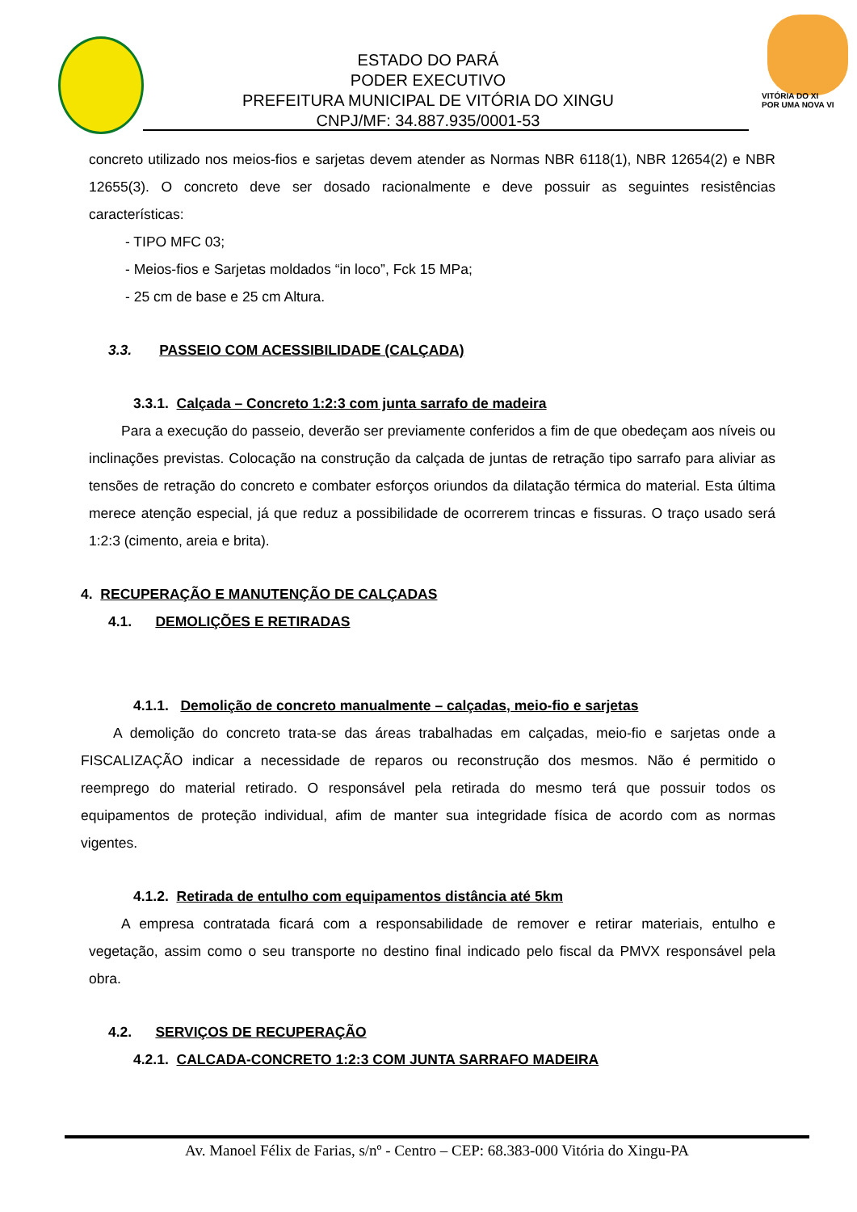ESTADO DO PARÁ
PODER EXECUTIVO
PREFEITURA MUNICIPAL DE VITÓRIA DO XINGU
CNPJ/MF: 34.887.935/0001-53
VITÓRIA DO XI
POR UMA NOVA VI
concreto utilizado nos meios-fios e sarjetas devem atender as Normas NBR 6118(1), NBR 12654(2) e NBR 12655(3). O concreto deve ser dosado racionalmente e deve possuir as seguintes resistências características:
- TIPO MFC 03;
- Meios-fios e Sarjetas moldados “in loco”, Fck 15 MPa;
- 25 cm de base e 25 cm Altura.
3.3. PASSEIO COM ACESSIBILIDADE (CALÇADA)
3.3.1. Calçada – Concreto 1:2:3 com junta sarrafo de madeira
Para a execução do passeio, deverão ser previamente conferidos a fim de que obedeçam aos níveis ou inclinações previstas. Colocação na construção da calçada de juntas de retração tipo sarrafo para aliviar as tensões de retração do concreto e combater esforços oriundos da dilatação térmica do material. Esta última merece atenção especial, já que reduz a possibilidade de ocorrerem trincas e fissuras. O traço usado será 1:2:3 (cimento, areia e brita).
4. RECUPERAÇÃO E MANUTENÇÃO DE CALÇADAS
4.1. DEMOLIÇÕES E RETIRADAS
4.1.1. Demolição de concreto manualmente – calçadas, meio-fio e sarjetas
A demolição do concreto trata-se das áreas trabalhadas em calçadas, meio-fio e sarjetas onde a FISCALIZAÇÃO indicar a necessidade de reparos ou reconstrução dos mesmos. Não é permitido o reemprego do material retirado. O responsável pela retirada do mesmo terá que possuir todos os equipamentos de proteção individual, afim de manter sua integridade física de acordo com as normas vigentes.
4.1.2. Retirada de entulho com equipamentos distância até 5km
A empresa contratada ficará com a responsabilidade de remover e retirar materiais, entulho e vegetação, assim como o seu transporte no destino final indicado pelo fiscal da PMVX responsável pela obra.
4.2. SERVIÇOS DE RECUPERAÇÃO
4.2.1. CALCADA-CONCRETO 1:2:3 COM JUNTA SARRAFO MADEIRA
Av. Manoel Félix de Farias, s/nº - Centro – CEP: 68.383-000 Vitória do Xingu-PA